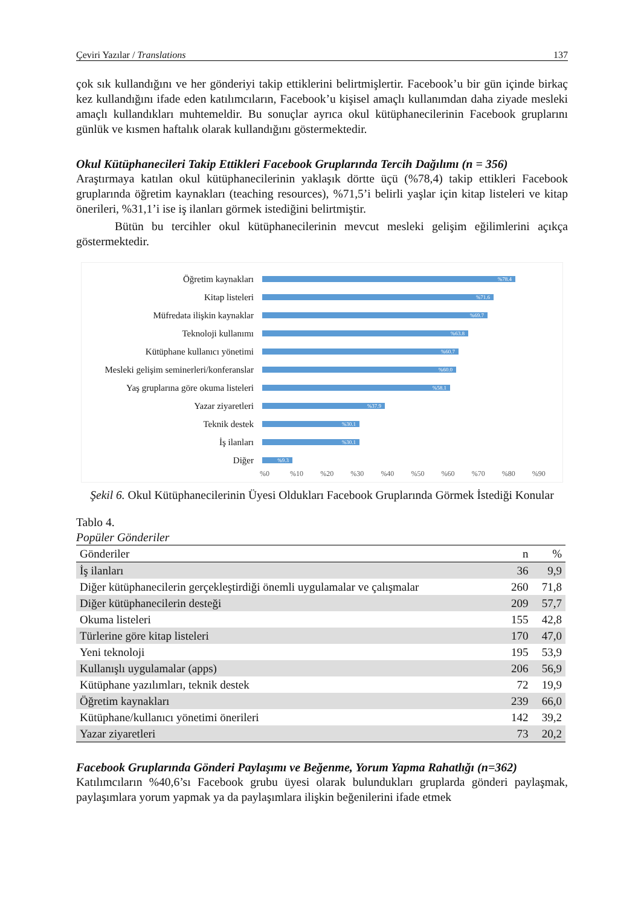Çeviri Yazılar / Translations 137
çok sık kullandığını ve her gönderiyi takip ettiklerini belirtmişlertir. Facebook’u bir gün içinde birkaç kez kullandığını ifade eden katılımcıların, Facebook’u kişisel amaçlı kullanımdan daha ziyade mesleki amaçlı kullandıkları muhtemeldir. Bu sonuçlar ayrıca okul kütüphanecilerinin Facebook gruplarını günlük ve kısmen haftalık olarak kullandığını göstermektedir.
Okul Kütüphanecileri Takip Ettikleri Facebook Gruplarında Tercih Dağılımı (n = 356)
Araştırmaya katılan okul kütüphanecilerinin yaklaşık dörtte üçü (%78,4) takip ettikleri Facebook gruplarında öğretim kaynakları (teaching resources), %71,5’i belirli yaşlar için kitap listeleri ve kitap önerileri, %31,1’i ise iş ilanları görmek istediğini belirtmiştir.
Bütün bu tercihler okul kütüphanecilerinin mevcut mesleki gelişim eğilimlerini açıkça göstermektedir.
Öğretim kaynakları
%78.4
Kitap listeleri
%71.6
Müfredata ilişkin kaynaklar
%69.7
Teknoloji kullanımı
%63.8
Kütüphane kullanıcı yönetimi
%60.7
Mesleki gelişim seminerleri/konferanslar
%60.0
Yaş gruplarına göre okuma listeleri
%58.1
Yazar ziyaretleri
%37.9
Teknik destek
%30.1
İş ilanları
%30.1
Diğer
%9.3
%0 %10 %20 %30 %40 %50 %60 %70 %80 %90
Şekil 6. Okul Kütüphanecilerinin Üyesi Oldukları Facebook Gruplarında Görmek İstediği Konular
Tablo 4.
Popüler Gönderiler
| Gönderiler | n | % |
| --- | --- | --- |
| İş ilanları | 36 | 9,9 |
| Diğer kütüphanecilerin gerçekleştirdiği önemli uygulamalar ve çalışmalar | 260 | 71,8 |
| Diğer kütüphanecilerin desteği | 209 | 57,7 |
| Okuma listeleri | 155 | 42,8 |
| Türlerine göre kitap listeleri | 170 | 47,0 |
| Yeni teknoloji | 195 | 53,9 |
| Kullanışlı uygulamalar (apps) | 206 | 56,9 |
| Kütüphane yazılımları, teknik destek | 72 | 19,9 |
| Öğretim kaynakları | 239 | 66,0 |
| Kütüphane/kullanıcı yönetimi önerileri | 142 | 39,2 |
| Yazar ziyaretleri | 73 | 20,2 |
Facebook Gruplarında Gönderi Paylaşımı ve Beğenme, Yorum Yapma Rahatlığı (n=362)
Katılımcıların %40,6’sı Facebook grubu üyesi olarak bulundukları gruplarda gönderi paylaşmak, paylaşımlara yorum yapmak ya da paylaşımlara ilişkin beğenilerini ifade etmek